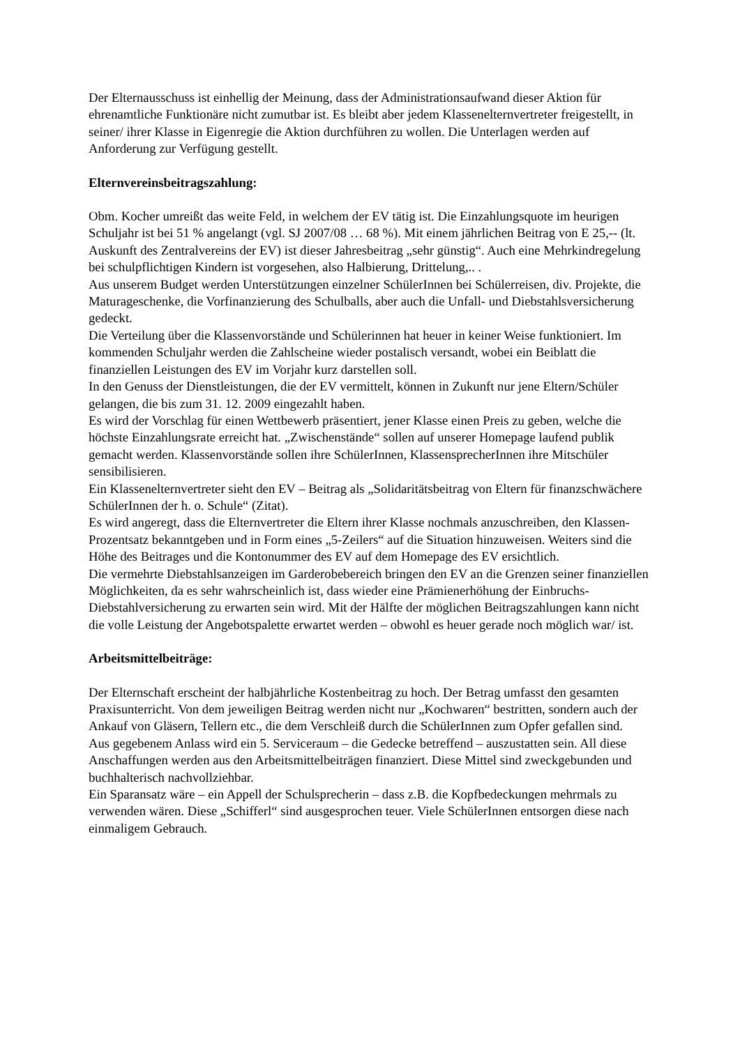Der Elternausschuss ist einhellig der Meinung, dass der Administrationsaufwand dieser Aktion für ehrenamtliche Funktionäre nicht zumutbar ist. Es bleibt aber jedem Klasseneltern­vertreter freigestellt, in seiner/ ihrer Klasse in Eigenregie die Aktion durchführen zu wollen. Die Unterlagen werden auf Anforderung zur Verfügung gestellt.
Elternvereinsbeitragszahlung:
Obm. Kocher umreißt das weite Feld, in welchem der EV tätig ist. Die Einzahlungsquote im heurigen Schuljahr ist bei 51 % angelangt (vgl. SJ 2007/08 … 68 %). Mit einem jährlichen Beitrag von E 25,-- (lt. Auskunft des Zentralvereins der EV) ist dieser Jahresbeitrag „sehr günstig“. Auch eine Mehrkindregelung bei schulpflichtigen Kindern ist vorgesehen, also Halbierung, Drittelung,.. .
Aus unserem Budget werden Unterstützungen einzelner SchülerInnen bei Schülerreisen, div. Projekte, die Maturageschenke, die Vorfinanzierung des Schulballs, aber auch die Unfall- und Diebstahlsversicherung gedeckt.
Die Verteilung über die Klassenvorstände und Schülerinnen hat heuer in keiner Weise funktioniert. Im kommenden Schuljahr werden die Zahlscheine wieder postalisch versandt, wobei ein Beiblatt die finanziellen Leistungen des EV im Vorjahr kurz darstellen soll.
In den Genuss der Dienstleistungen, die der EV vermittelt, können in Zukunft nur jene Eltern/Schüler gelangen, die bis zum 31. 12. 2009 eingezahlt haben.
Es wird der Vorschlag für einen Wettbewerb präsentiert, jener Klasse einen Preis zu geben, welche die höchste Einzahlungsrate erreicht hat. „Zwischenstände“ sollen auf unserer Homepage laufend publik gemacht werden. Klassenvorstände sollen ihre SchülerInnen, KlassensprecherInnen ihre Mitschüler sensibilisieren.
Ein Klasseneltern­vertreter sieht den EV – Beitrag als „Solidaritätsbeitrag von Eltern für finanzschwächere SchülerInnen der h. o. Schule“ (Zitat).
Es wird angeregt, dass die Elternvertreter die Eltern ihrer Klasse nochmals anzuschreiben, den Klassen-Prozentsatz bekanntgeben und in Form eines „5-Zeilers“ auf die Situation hinzuweisen. Weiters sind die Höhe des Beitrages und die Kontonummer des EV auf dem Homepage des EV ersichtlich.
Die vermehrte Diebstahlsanzeigen im Garderobebereich bringen den EV an die Grenzen seiner finanziellen Möglichkeiten, da es sehr wahrscheinlich ist, dass wieder eine Prämienerhöhung der Einbruchs-Diebstahlversicherung zu erwarten sein wird. Mit der Hälfte der möglichen Beitragszahlungen kann nicht die volle Leistung der Angebotspalette erwartet werden – obwohl es heuer gerade noch möglich war/ ist.
Arbeitsmittelbeiträge:
Der Elternschaft erscheint der halbjährliche Kostenbeitrag zu hoch. Der Betrag umfasst den gesamten Praxisunterricht. Von dem jeweiligen Beitrag werden nicht nur „Kochwaren“ bestritten, sondern auch der Ankauf von Gläsern, Tellern etc., die dem Verschleiß durch die SchülerInnen zum Opfer gefallen sind.
Aus gegebenem Anlass wird ein 5. Serviceraum – die Gedecke betreffend – auszustatten sein. All diese Anschaffungen werden aus den Arbeitsmittelbeiträgen finanziert. Diese Mittel sind zweckgebunden und buchhalterisch nachvollziehbar.
Ein Sparansatz wäre – ein Appell der Schulsprecherin – dass z.B. die Kopfbedeckungen mehrmals zu verwenden wären. Diese „Schifferl“ sind ausgesprochen teuer. Viele SchülerInnen entsorgen diese nach einmaligem Gebrauch.